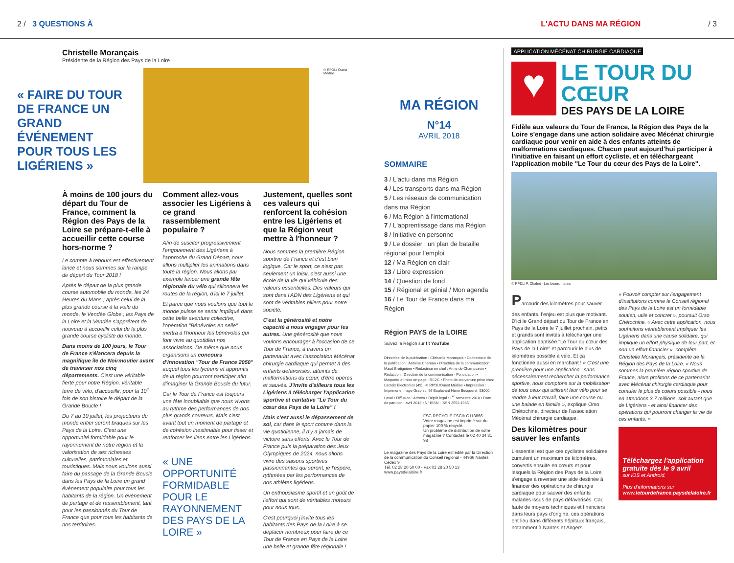2 / 3 QUESTIONS À L'ACTU DANS MA RÉGION / 3
Christelle Morançais
Présidente de la Région des Pays de la Loire
« FAIRE DU TOUR DE FRANCE UN GRAND ÉVÉNEMENT POUR TOUS LES LIGÉRIENS »
© RPDL/ Ouest Médias
À moins de 100 jours du départ du Tour de France, comment la Région des Pays de la Loire se prépare-t-elle à accueillir cette course hors-norme ?
Le compte à rebours est effectivement lancé et nous sommes sur la rampe de départ du Tour 2018 !
Après le départ de la plus grande course automobile du monde, les 24 Heures du Mans ; après celui de la plus grande course à la voile du monde, le Vendée Globe ; les Pays de la Loire et la Vendée s'apprêtent de nouveau à accueillir celui de la plus grande course cycliste du monde.
Dans moins de 100 jours, le Tour de France s'élancera depuis la magnifique île de Noirmoutier avant de traverser nos cinq départements. C'est une véritable fierté pour notre Région, véritable terre de vélo, d'accueillir, pour la 10<sup>e</sup> fois de son histoire le départ de la Grande Boucle !
Du 7 au 10 juillet, les projecteurs du monde entier seront braqués sur les Pays de la Loire. C'est une opportunité formidable pour le rayonnement de notre région et la valorisation de ses richesses culturelles, patrimoniales et touristiques. Mais nous voulons aussi faire du passage de la Grande Boucle dans les Pays de la Loire un grand événement populaire pour tous les habitants de la région. Un événement de partage et de rassemblement, tant pour les passionnés du Tour de France que pour tous les habitants de nos territoires.
Comment allez-vous associer les Ligériens à ce grand rassemblement populaire ?
Afin de susciter progressivement l'engouement des Ligériens à l'approche du Grand Départ, nous allons multiplier les animations dans toute la région. Nous allons par exemple lancer une grande fête régionale du vélo qui sillonnera les routes de la région, d'ici le 7 juillet.
Et parce que nous voulons que tout le monde puisse se sentir impliqué dans cette belle aventure collective, l'opération "Bénévoles en selle" mettra à l'honneur les bénévoles qui font vivre au quotidien nos associations. De même que nous organisons un concours d'innovation "Tour de France 2050" auquel tous les lycéens et apprentis de la région pourront participer afin d'imaginer la Grande Boucle du futur.
Car le Tour de France est toujours une fête inoubliable que nous vivons au rythme des performances de nos plus grands coureurs. Mais c'est avant tout un moment de partage et de cohésion inestimable pour tisser et renforcer les liens entre les Ligériens.
« UNE OPPORTUNITÉ FORMIDABLE POUR LE RAYONNEMENT DES PAYS DE LA LOIRE »
Justement, quelles sont ces valeurs qui renforcent la cohésion entre les Ligériens et que la Région veut mettre à l'honneur ?
Nous sommes la première Région sportive de France et c'est bien logique. Car le sport, ce n'est pas seulement un loisir, c'est aussi une école de la vie qui véhicule des valeurs essentielles. Des valeurs qui sont dans l'ADN des Ligériens et qui sont de véritables piliers pour notre société.
C'est la générosité et notre capacité à nous engager pour les autres. Une générosité que nous voulons encourager à l'occasion de ce Tour de France, à travers un partenariat avec l'association Mécénat chirurgie cardiaque qui permet à des enfants défavorisés, atteints de malformations du cœur, d'être opérés et sauvés. J'invite d'ailleurs tous les Ligériens à télécharger l'application sportive et caritative "Le Tour du cœur des Pays de la Loire" !
Mais c'est aussi le dépassement de soi, car dans le sport comme dans la vie quotidienne, il n'y a jamais de victoire sans efforts. Avec le Tour de France puis la préparation des Jeux Olympiques de 2024, nous allons vivre des saisons sportives passionnantes qui seront, je l'espère, rythmées par les performances de nos athlètes ligériens.
Un enthousiasme sportif et un goût de l'effort qui sont de véritables moteurs pour nous tous.
C'est pourquoi j'invite tous les habitants des Pays de la Loire à se déplacer nombreux pour faire de ce Tour de France en Pays de la Loire une belle et grande fête régionale !
MA RÉGION
N°14
AVRIL 2018
SOMMAIRE
3 / L'actu dans ma Région
4 / Les transports dans ma Région
5 / Les réseaux de communication dans ma Région
6 / Ma Région à l'international
7 / L'apprentissage dans ma Région
8 / Initiative en personne
9 / Le dossier : un plan de bataille régional pour l'emploi
12 / Ma Région en clair
13 / Libre expression
14 / Question de fond
15 / Régional et génial / Mon agenda
16 / Le Tour de France dans ma Région
Région PAYS de la LOIRE
Suivez la Région sur f t YouTube
Directrice de la publication : Christelle Morançais • Codirecteur de la publication : Antoine Chéreau • Directrice de la communication : Maud Brétignière • Rédactrice en chef : Anne de Champsavin • Rédaction : Direction de la communication - Ponctuation • Maquette et mise en page : RC2C • Photo de couverture prise chez Lacroix Electronics (49) : © RPDL/Ouest Médias • Impression : Imprimerie Imaye Graphic, 96 Boulevard Henri Becquerel, 53000 Laval • Diffusion : Adrexo • Dépôt légal : 1<sup>er</sup> semestre 2018 • Date de parution : avril 2018 • N° ISSN : ISSN 2552-1985.
FSC RECYCLÉ FSC® C113866
Votre magazine est imprimé sur du papier 100 % recyclé.
Un problème de distribution de votre magazine ? Contactez le 02 40 34 81 98
Le magazine des Pays de la Loire est édité par la Direction de la communication du Conseil régional - 44966 Nantes Cedex 9
Tél. 02 28 20 50 00 - Fax 02 28 20 50 13
www.paysdelaloire.fr
APPLICATION MÉCÉNAT CHIRURGIE CARDIAQUE
♥
LE TOUR DU CŒUR
DES PAYS DE LA LOIRE
Fidèle aux valeurs du Tour de France, la Région des Pays de la Loire s'engage dans une action solidaire avec Mécénat chirurgie cardiaque pour venir en aide à des enfants atteints de malformations cardiaques. Chacun peut aujourd'hui participer à l'initiative en faisant un effort cycliste, et en téléchargeant l'application mobile "Le Tour du cœur des Pays de la Loire".
© RPDL/ P. Chabot - Les beaux matins
Parcourir des kilomètres pour sauver des enfants, l'enjeu est plus que motivant. D'ici le Grand départ du Tour de France en Pays de la Loire le 7 juillet prochain, petits et grands sont invités à télécharger une application baptisée "Le Tour du cœur des Pays de la Loire" et parcourir le plus de kilomètres possible à vélo. Et ça fonctionne aussi en marchant ! « C'est une première pour une application : sans nécessairement rechercher la performance sportive, nous comptons sur la mobilisation de tous ceux qui utilisent leur vélo pour se rendre à leur travail, faire une course ou une balade en famille », explique Orso Chétochine, directeur de l'association Mécénat chirurgie cardiaque.
Des kilomètres pour sauver les enfants
L'essentiel est que ces cyclistes solidaires cumulent un maximum de kilomètres, convertis ensuite en cœurs et pour lesquels la Région des Pays de la Loire s'engage à reverser une aide destinée à financer des opérations de chirurgie cardiaque pour sauver des enfants malades issus de pays défavorisés. Car, faute de moyens techniques et financiers dans leurs pays d'origine, ces opérations ont lieu dans différents hôpitaux français, notamment à Nantes et Angers.
« Pouvoir compter sur l'engagement d'institutions comme le Conseil régional des Pays de la Loire est un formidable soutien, utile et concret », poursuit Orso Chétochine. « Avec cette application, nous souhaitons véritablement impliquer les Ligériens dans une cause solidaire, qui implique un effort physique de leur part, et non un effort financier », complète Christelle Morançais, présidente de la Région des Pays de la Loire. « Nous sommes la première région sportive de France, alors profitons de ce partenariat avec Mécénat chirurgie cardiaque pour cumuler le plus de cœurs possible - nous en attendons 3,7 millions, soit autant que de Ligériens - et ainsi financer des opérations qui pourront changer la vie de ces enfants. »
Téléchargez l'application gratuite dès le 9 avril
sur iOS et Android.
Plus d'informations sur www.letourdefrance.paysdelaloire.fr